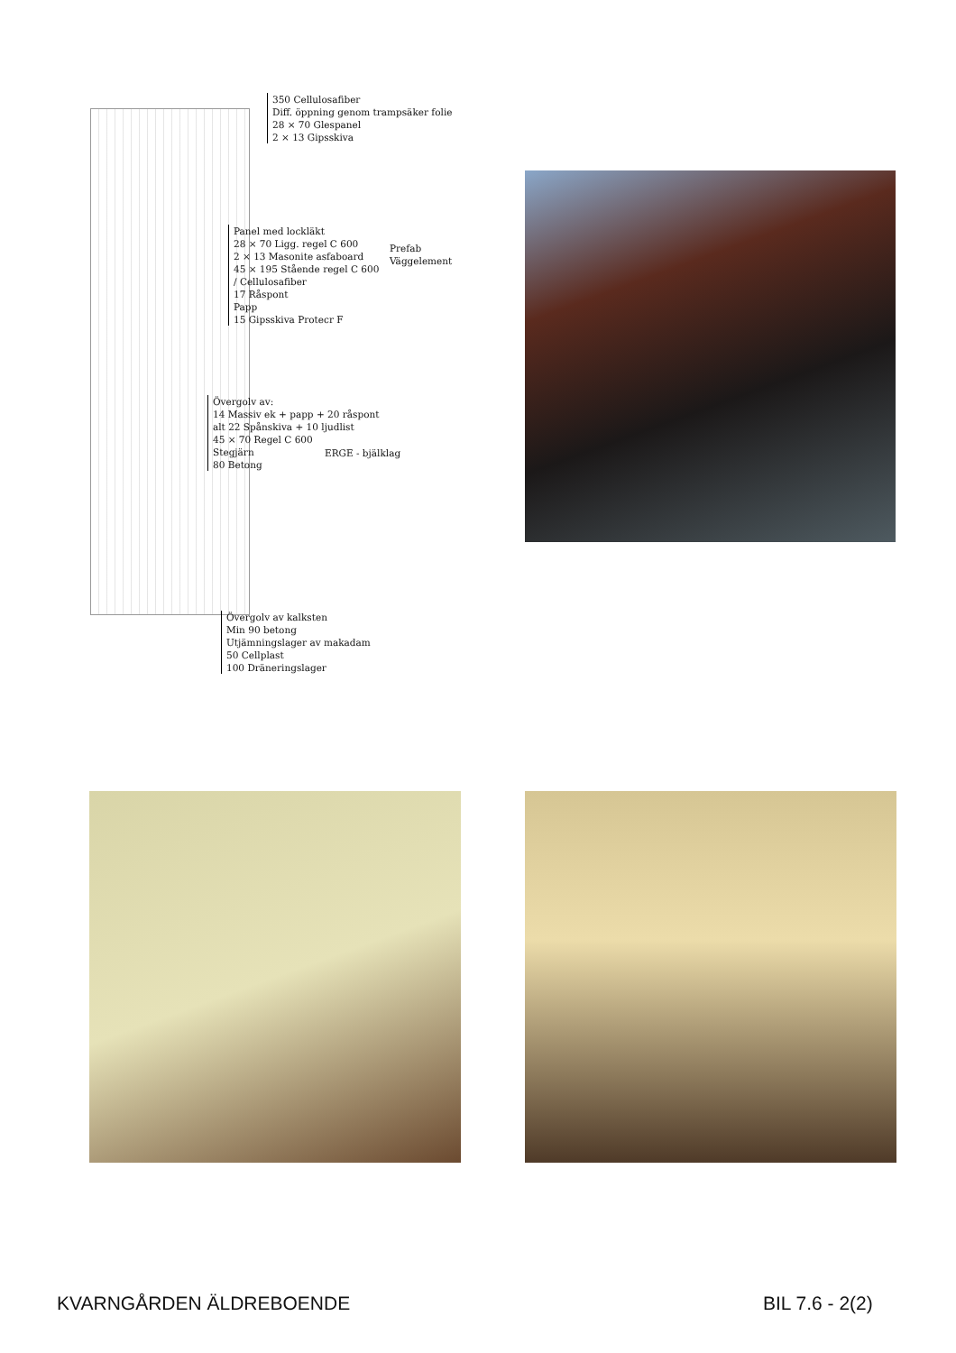350 Cellulosafiber
Diff. öppning genom trampsäker folie
28 × 70 Glespanel
2 × 13 Gipsskiva
Panel med lockläkt
28 × 70 Ligg. regel C 600
2 × 13 Masonite asfaboard
45 × 195 Stående regel C 600
/ Cellulosafiber
17 Råspont
Papp
15 Gipsskiva Protecr F
Prefab
Väggelement
Övergolv av:
14 Massiv ek + papp + 20 råspont
alt 22 Spånskiva + 10 ljudlist
45 × 70 Regel C 600
Stegjärn
80 Betong
ERGE - bjälklag
Övergolv av kalksten
Min 90 betong
Utjämningslager av makadam
50 Cellplast
100 Dräneringslager
KVARNGÅRDEN ÄLDREBOENDE BIL 7.6 - 2(2)